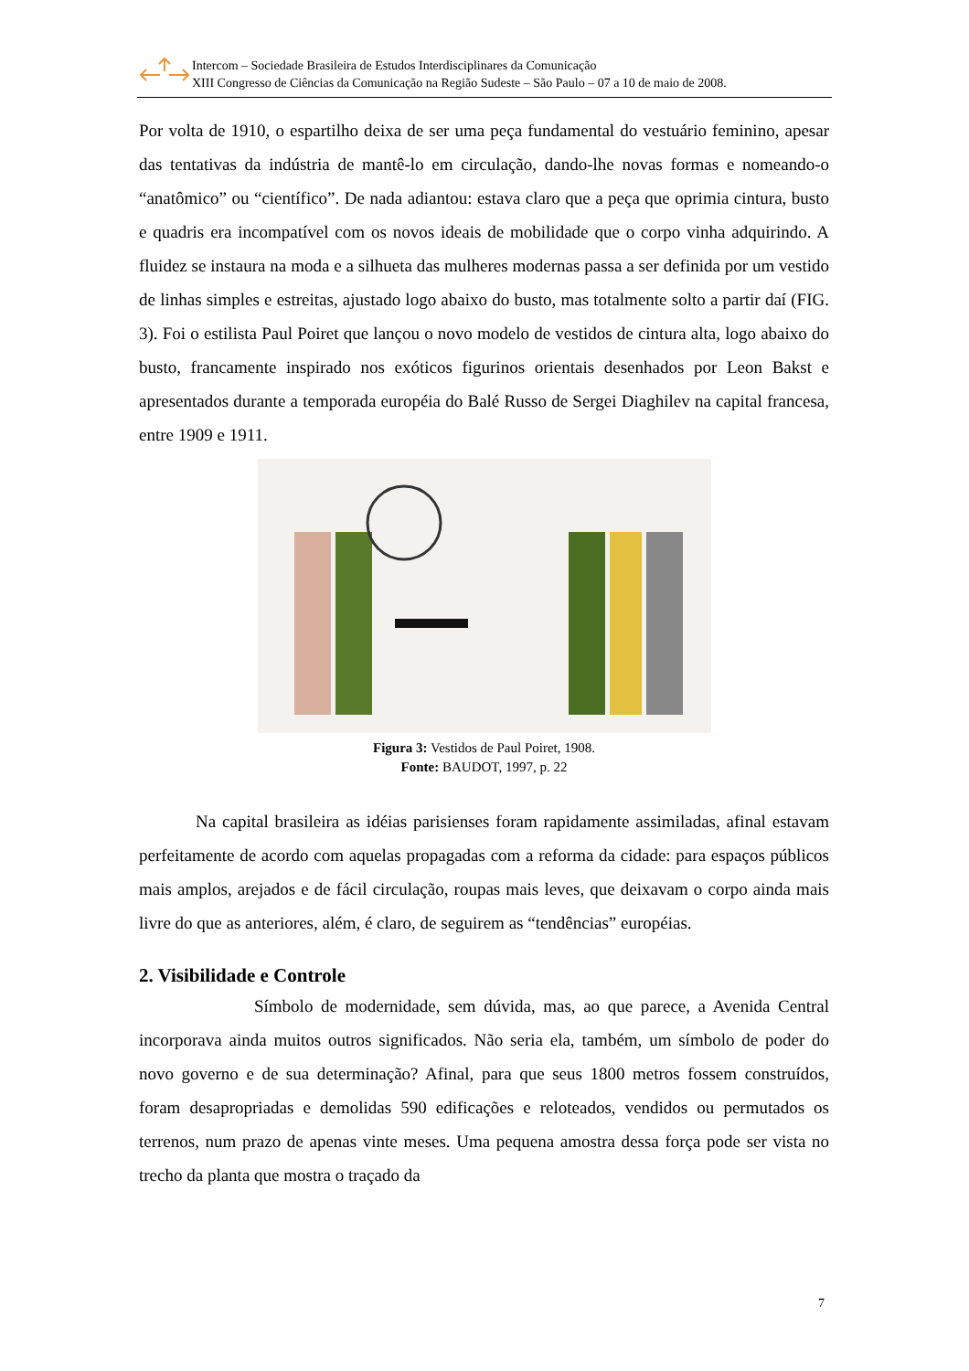Intercom – Sociedade Brasileira de Estudos Interdisciplinares da Comunicação
XIII Congresso de Ciências da Comunicação na Região Sudeste – São Paulo – 07 a 10 de maio de 2008.
Por volta de 1910, o espartilho deixa de ser uma peça fundamental do vestuário feminino, apesar das tentativas da indústria de mantê-lo em circulação, dando-lhe novas formas e nomeando-o “anatômico” ou “científico”. De nada adiantou: estava claro que a peça que oprimia cintura, busto e quadris era incompatível com os novos ideais de mobilidade que o corpo vinha adquirindo. A fluidez se instaura na moda e a silhueta das mulheres modernas passa a ser definida por um vestido de linhas simples e estreitas, ajustado logo abaixo do busto, mas totalmente solto a partir daí (FIG. 3). Foi o estilista Paul Poiret que lançou o novo modelo de vestidos de cintura alta, logo abaixo do busto, francamente inspirado nos exóticos figurinos orientais desenhados por Leon Bakst e apresentados durante a temporada européia do Balé Russo de Sergei Diaghilev na capital francesa, entre 1909 e 1911.
Figura 3: Vestidos de Paul Poiret, 1908.
Fonte: BAUDOT, 1997, p. 22
Na capital brasileira as idéias parisienses foram rapidamente assimiladas, afinal estavam perfeitamente de acordo com aquelas propagadas com a reforma da cidade: para espaços públicos mais amplos, arejados e de fácil circulação, roupas mais leves, que deixavam o corpo ainda mais livre do que as anteriores, além, é claro, de seguirem as “tendências” européias.
2. Visibilidade e Controle
Símbolo de modernidade, sem dúvida, mas, ao que parece, a Avenida Central incorporava ainda muitos outros significados. Não seria ela, também, um símbolo de poder do novo governo e de sua determinação? Afinal, para que seus 1800 metros fossem construídos, foram desapropriadas e demolidas 590 edificações e reloteados, vendidos ou permutados os terrenos, num prazo de apenas vinte meses. Uma pequena amostra dessa força pode ser vista no trecho da planta que mostra o traçado da
7